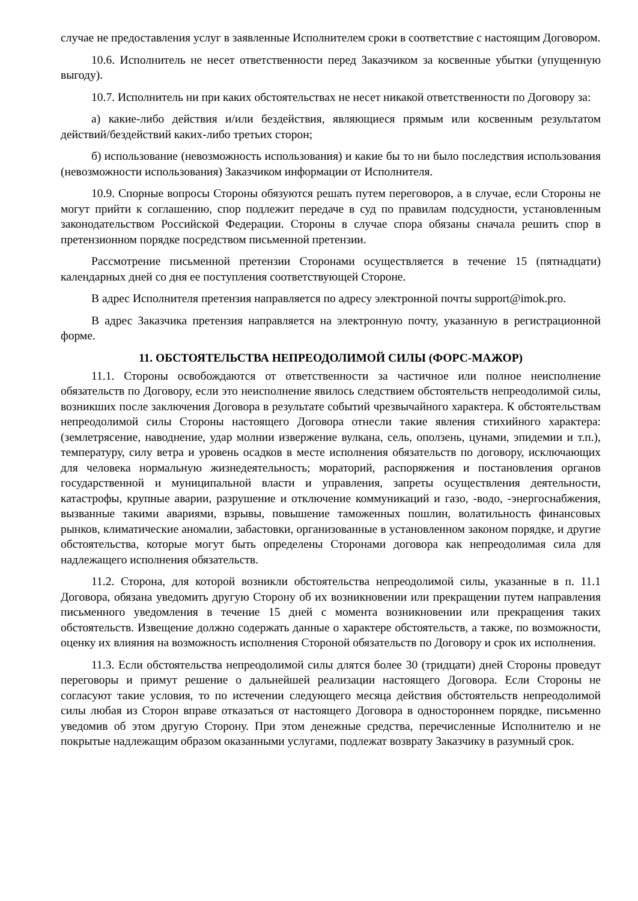случае не предоставления услуг в заявленные Исполнителем сроки в соответствие с настоящим Договором.
10.6. Исполнитель не несет ответственности перед Заказчиком за косвенные убытки (упущенную выгоду).
10.7. Исполнитель ни при каких обстоятельствах не несет никакой ответственности по Договору за:
а) какие-либо действия и/или бездействия, являющиеся прямым или косвенным результатом действий/бездействий каких-либо третьих сторон;
б) использование (невозможность использования) и какие бы то ни было последствия использования (невозможности использования) Заказчиком информации от Исполнителя.
10.9. Спорные вопросы Стороны обязуются решать путем переговоров, а в случае, если Стороны не могут прийти к соглашению, спор подлежит передаче в суд по правилам подсудности, установленным законодательством Российской Федерации. Стороны в случае спора обязаны сначала решить спор в претензионном порядке посредством письменной претензии.
Рассмотрение письменной претензии Сторонами осуществляется в течение 15 (пятнадцати) календарных дней со дня ее поступления соответствующей Стороне.
В адрес Исполнителя претензия направляется по адресу электронной почты support@imok.pro.
В адрес Заказчика претензия направляется на электронную почту, указанную в регистрационной форме.
11. ОБСТОЯТЕЛЬСТВА НЕПРЕОДОЛИМОЙ СИЛЫ (ФОРС-МАЖОР)
11.1. Стороны освобождаются от ответственности за частичное или полное неисполнение обязательств по Договору, если это неисполнение явилось следствием обстоятельств непреодолимой силы, возникших после заключения Договора в результате событий чрезвычайного характера. К обстоятельствам непреодолимой силы Стороны настоящего Договора отнесли такие явления стихийного характера: (землетрясение, наводнение, удар молнии извержение вулкана, сель, оползень, цунами, эпидемии и т.п.), температуру, силу ветра и уровень осадков в месте исполнения обязательств по договору, исключающих для человека нормальную жизнедеятельность; мораторий, распоряжения и постановления органов государственной и муниципальной власти и управления, запреты осуществления деятельности, катастрофы, крупные аварии, разрушение и отключение коммуникаций и газо, -водо, -энергоснабжения, вызванные такими авариями, взрывы, повышение таможенных пошлин, волатильность финансовых рынков, климатические аномалии, забастовки, организованные в установленном законом порядке, и другие обстоятельства, которые могут быть определены Сторонами договора как непреодолимая сила для надлежащего исполнения обязательств.
11.2. Сторона, для которой возникли обстоятельства непреодолимой силы, указанные в п. 11.1 Договора, обязана уведомить другую Сторону об их возникновении или прекращении путем направления письменного уведомления в течение 15 дней с момента возникновении или прекращения таких обстоятельств. Извещение должно содержать данные о характере обстоятельств, а также, по возможности, оценку их влияния на возможность исполнения Стороной обязательств по Договору и срок их исполнения.
11.3. Если обстоятельства непреодолимой силы длятся более 30 (тридцати) дней Стороны проведут переговоры и примут решение о дальнейшей реализации настоящего Договора. Если Стороны не согласуют такие условия, то по истечении следующего месяца действия обстоятельств непреодолимой силы любая из Сторон вправе отказаться от настоящего Договора в одностороннем порядке, письменно уведомив об этом другую Сторону. При этом денежные средства, перечисленные Исполнителю и не покрытые надлежащим образом оказанными услугами, подлежат возврату Заказчику в разумный срок.